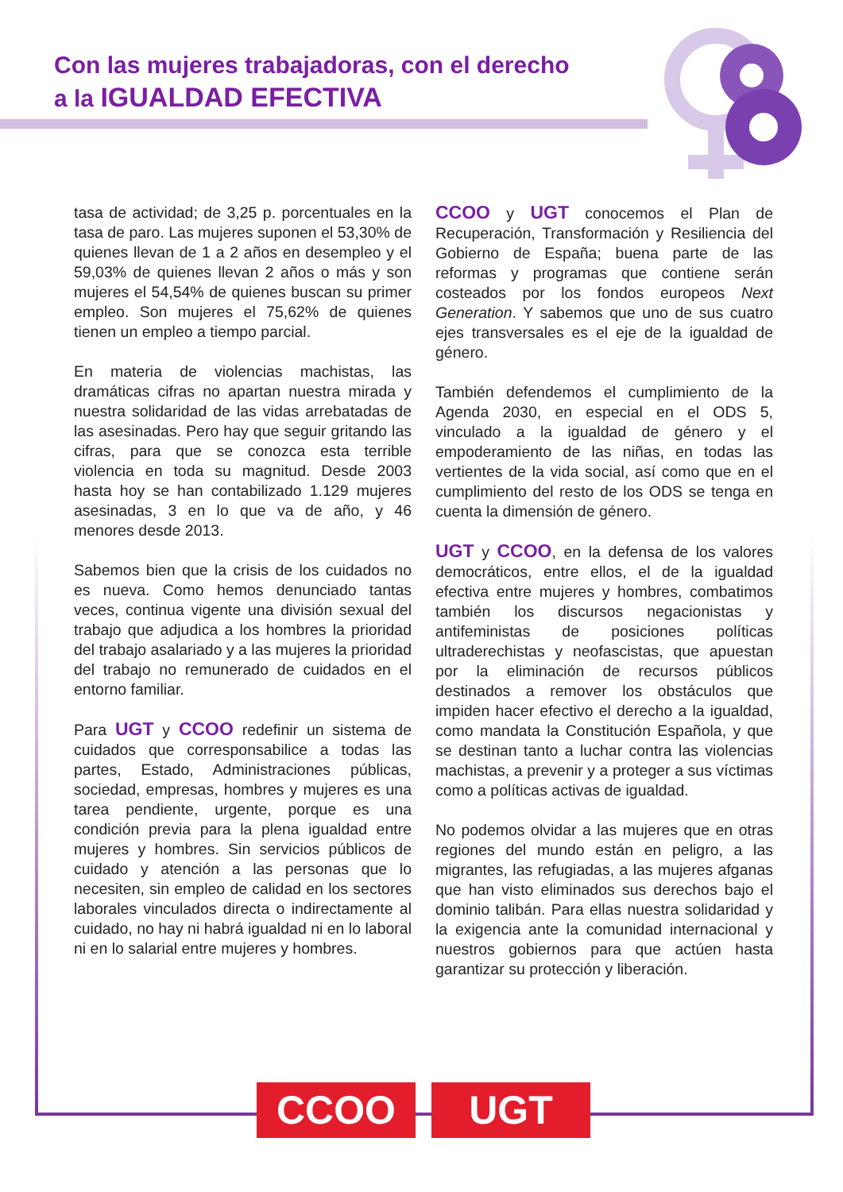Con las mujeres trabajadoras, con el derecho
a la IGUALDAD EFECTIVA
tasa de actividad; de 3,25 p. porcentuales en la tasa de paro. Las mujeres suponen el 53,30% de quienes llevan de 1 a 2 años en desempleo y el 59,03% de quienes llevan 2 años o más y son mujeres el 54,54% de quienes buscan su primer empleo. Son mujeres el 75,62% de quienes tienen un empleo a tiempo parcial.
En materia de violencias machistas, las dramáticas cifras no apartan nuestra mirada y nuestra solidaridad de las vidas arrebatadas de las asesinadas. Pero hay que seguir gritando las cifras, para que se conozca esta terrible violencia en toda su magnitud. Desde 2003 hasta hoy se han contabilizado 1.129 mujeres asesinadas, 3 en lo que va de año, y 46 menores desde 2013.
Sabemos bien que la crisis de los cuidados no es nueva. Como hemos denunciado tantas veces, continua vigente una división sexual del trabajo que adjudica a los hombres la prioridad del trabajo asalariado y a las mujeres la prioridad del trabajo no remunerado de cuidados en el entorno familiar.
Para UGT y CCOO redefinir un sistema de cuidados que corresponsabilice a todas las partes, Estado, Administraciones públicas, sociedad, empresas, hombres y mujeres es una tarea pendiente, urgente, porque es una condición previa para la plena igualdad entre mujeres y hombres. Sin servicios públicos de cuidado y atención a las personas que lo necesiten, sin empleo de calidad en los sectores laborales vinculados directa o indirectamente al cuidado, no hay ni habrá igualdad ni en lo laboral ni en lo salarial entre mujeres y hombres.
CCOO y UGT conocemos el Plan de Recuperación, Transformación y Resiliencia del Gobierno de España; buena parte de las reformas y programas que contiene serán costeados por los fondos europeos Next Generation. Y sabemos que uno de sus cuatro ejes transversales es el eje de la igualdad de género.
También defendemos el cumplimiento de la Agenda 2030, en especial en el ODS 5, vinculado a la igualdad de género y el empoderamiento de las niñas, en todas las vertientes de la vida social, así como que en el cumplimiento del resto de los ODS se tenga en cuenta la dimensión de género.
UGT y CCOO, en la defensa de los valores democráticos, entre ellos, el de la igualdad efectiva entre mujeres y hombres, combatimos también los discursos negacionistas y antifeministas de posiciones políticas ultraderechistas y neofascistas, que apuestan por la eliminación de recursos públicos destinados a remover los obstáculos que impiden hacer efectivo el derecho a la igualdad, como mandata la Constitución Española, y que se destinan tanto a luchar contra las violencias machistas, a prevenir y a proteger a sus víctimas como a políticas activas de igualdad.
No podemos olvidar a las mujeres que en otras regiones del mundo están en peligro, a las migrantes, las refugiadas, a las mujeres afganas que han visto eliminados sus derechos bajo el dominio talibán. Para ellas nuestra solidaridad y la exigencia ante la comunidad internacional y nuestros gobiernos para que actúen hasta garantizar su protección y liberación.
CCOO UGT